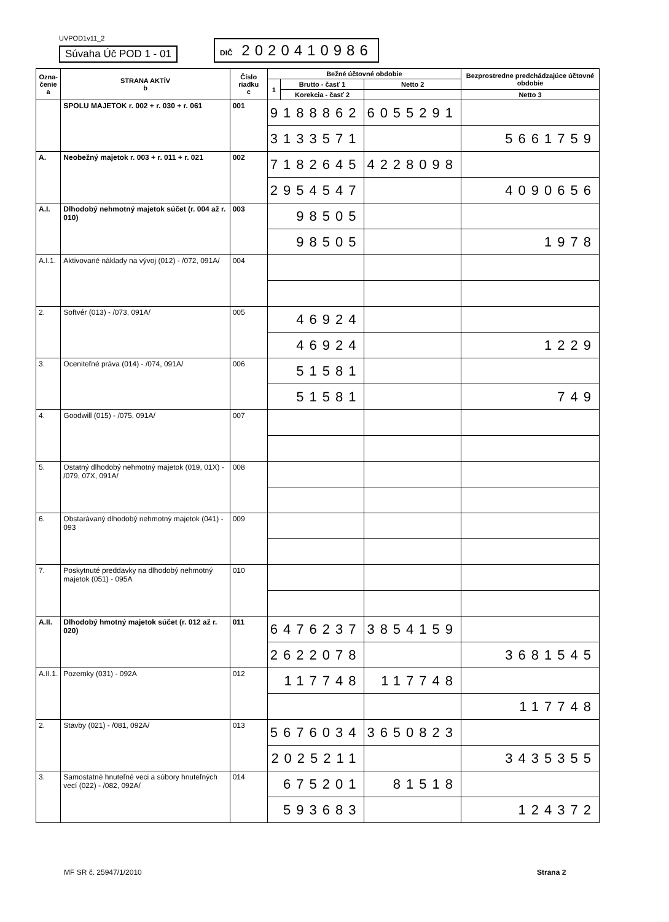UVPOD1v11_2
Súvaha Úč POD 1 - 01
DIČ 2020410986
| Ozna- čenie a | STRANA AKTÍV b | Číslo riadku c | Bežné účtovné obdobie | | | Bezprostredne predchádzajúce účtovné obdobie | |
| --- | --- | --- | --- | --- | --- | --- | --- |
| | | | 1 | Brutto - časť 1 | Netto 2 | | |
| | | | | Korekcia - časť 2 | | Netto 3 | |
| | SPOLU MAJETOK r. 002 + r. 030 + r. 061 | 001 | 9188862 | | 6055291 | | |
| | | | 3133571 | | | 5661759 | |
| A. | Neobežný majetok r. 003 + r. 011 + r. 021 | 002 | 7182645 | | 4228098 | | |
| | | | 2954547 | | | 4090656 | |
| A.I. | Dlhodobý nehmotný majetok súčet (r. 004 až r. 010) | 003 | 98505 | | | | |
| | | | 98505 | | | 1978 | |
| A.I.1. | Aktivované náklady na vývoj (012) - /072, 091A/ | 004 | | | | | |
| 2. | Softvér (013) - /073, 091A/ | 005 | 46924 | | | | |
| | | | 46924 | | | 1229 | |
| 3. | Oceniteľné práva (014) - /074, 091A/ | 006 | 51581 | | | | |
| | | | 51581 | | | 749 | |
| 4. | Goodwill (015) - /075, 091A/ | 007 | | | | | |
| 5. | Ostatný dlhodobý nehmotný majetok (019, 01X) - /079, 07X, 091A/ | 008 | | | | | |
| 6. | Obstarávaný dlhodobý nehmotný majetok (041) - 093 | 009 | | | | | |
| 7. | Poskytnuté preddavky na dlhodobý nehmotný majetok (051) - 095A | 010 | | | | | |
| A.II. | Dlhodobý hmotný majetok súčet (r. 012 až r. 020) | 011 | 6476237 | | 3854159 | | |
| | | | 2622078 | | | 3681545 | |
| A.II.1. | Pozemky (031) - 092A | 012 | 117748 | | 117748 | | |
| | | | | | | 117748 | |
| 2. | Stavby (021) - /081, 092A/ | 013 | 5676034 | | 3650823 | | |
| | | | 2025211 | | | 3435355 | |
| 3. | Samostatné hnuteľné veci a súbory hnuteľných vecí (022) - /082, 092A/ | 014 | 675201 | | 81518 | | |
| | | | 593683 | | | 124372 | |
MF SR č. 25947/1/2010 Strana 2